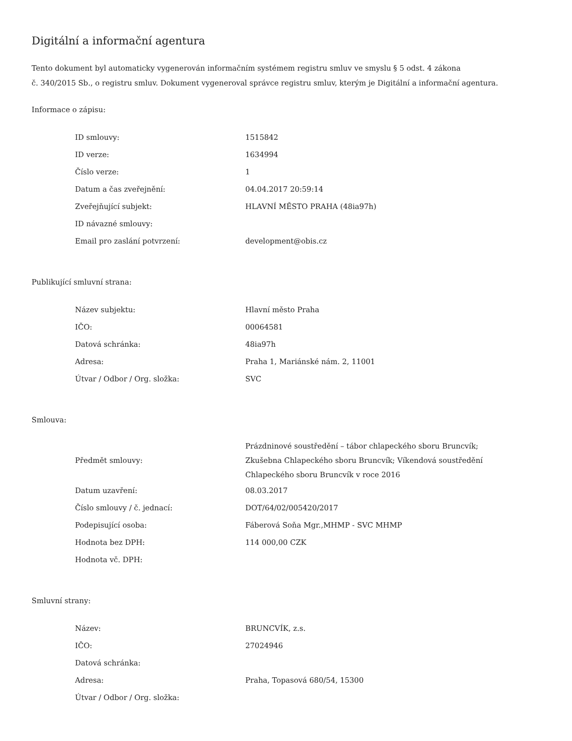Digitální a informační agentura
Tento dokument byl automaticky vygenerován informačním systémem registru smluv ve smyslu § 5 odst. 4 zákona
č. 340/2015 Sb., o registru smluv. Dokument vygeneroval správce registru smluv, kterým je Digitální a informační agentura.
Informace o zápisu:
| ID smlouvy: | 1515842 |
| ID verze: | 1634994 |
| Číslo verze: | 1 |
| Datum a čas zveřejnění: | 04.04.2017 20:59:14 |
| Zveřejňující subjekt: | HLAVNÍ MĚSTO PRAHA (48ia97h) |
| ID návazné smlouvy: | |
| Email pro zaslání potvrzení: | development@obis.cz |
Publikující smluvní strana:
| Název subjektu: | Hlavní město Praha |
| IČO: | 00064581 |
| Datová schránka: | 48ia97h |
| Adresa: | Praha 1, Mariánské nám. 2, 11001 |
| Útvar / Odbor / Org. složka: | SVC |
Smlouva:
| Předmět smlouvy: | Prázdninové soustředění – tábor chlapeckého sboru Bruncvík; Zkušebna Chlapeckého sboru Bruncvík; Víkendová soustředění Chlapeckého sboru Bruncvík v roce 2016 |
| Datum uzavření: | 08.03.2017 |
| Číslo smlouvy / č. jednací: | DOT/64/02/005420/2017 |
| Podepisující osoba: | Fáberová Soňa Mgr.,MHMP - SVC MHMP |
| Hodnota bez DPH: | 114 000,00 CZK |
| Hodnota vč. DPH: | |
Smluvní strany:
| Název: | BRUNCVÍK, z.s. |
| IČO: | 27024946 |
| Datová schránka: | |
| Adresa: | Praha, Topasová 680/54, 15300 |
| Útvar / Odbor / Org. složka: | |